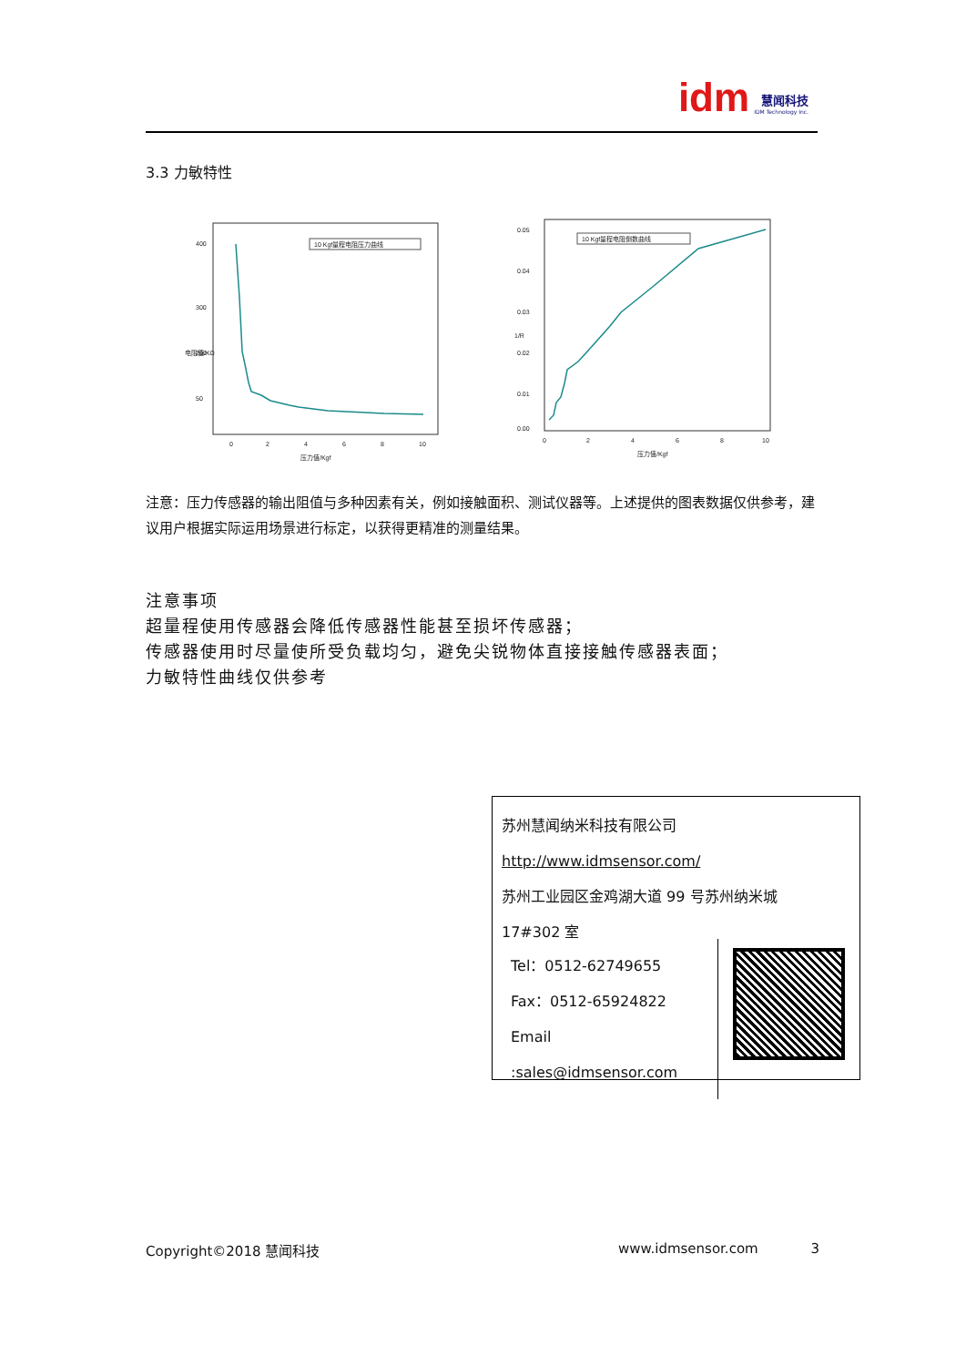idm 慧闻科技 IDM Technology Inc.
3.3 力敏特性
400
300
200
50
0
2
4
6
8
10
压力值/Kgf
电阻值/KΩ
10 Kgf量程电阻压力曲线
0.05
0.04
0.03
0.02
0.01
0.00
0
2
4
6
8
10
压力值/Kgf
1/R
10 Kgf量程电阻倒数曲线
注意：压力传感器的输出阻值与多种因素有关，例如接触面积、测试仪器等。上述提供的图表数据仅供参考，建议用户根据实际运用场景进行标定，以获得更精准的测量结果。
注意事项
超量程使用传感器会降低传感器性能甚至损坏传感器；
传感器使用时尽量使所受负载均匀，避免尖锐物体直接接触传感器表面；
力敏特性曲线仅供参考
苏州慧闻纳米科技有限公司
http://www.idmsensor.com/
苏州工业园区金鸡湖大道 99 号苏州纳米城
17#302 室
| Tel：0512-62749655 Fax：0512-65924822 Email :sales@idmsensor.com | |
Copyright©2018 慧闻科技 www.idmsensor.com 3